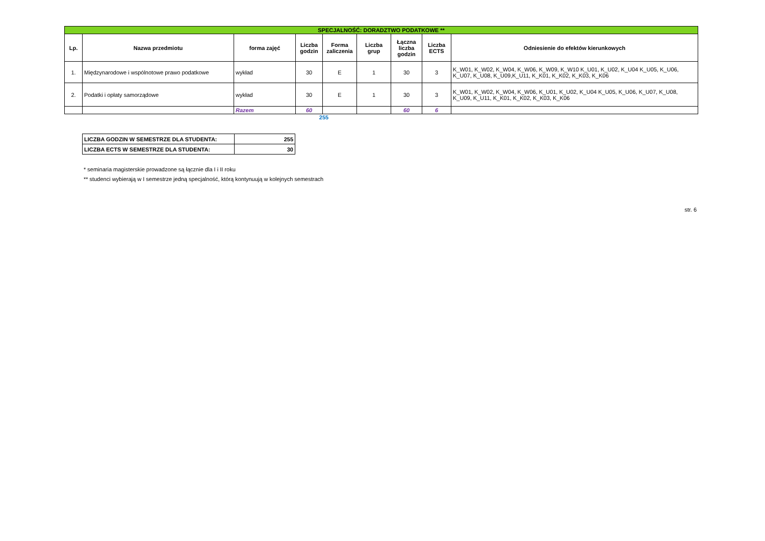| SPECJALNOŚĆ: DORADZTWO PODATKOWE ** | | | | | | | | |
| Lp. | Nazwa przedmiotu | forma zajęć | Liczba godzin | Forma zaliczenia | Liczba grup | Łączna liczba godzin | Liczba ECTS | Odniesienie do efektów kierunkowych |
| 1. | Międzynarodowe i wspólnotowe prawo podatkowe | wykład | 30 | E | 1 | 30 | 3 | K_W01, K_W02, K_W04, K_W06, K_W09, K_W10 K_U01, K_U02, K_U04 K_U05, K_U06, K_U07, K_U08, K_U09,K_U11, K_K01, K_K02, K_K03, K_K06 |
| 2. | Podatki i opłaty samorządowe | wykład | 30 | E | 1 | 30 | 3 | K_W01, K_W02, K_W04, K_W06, K_U01, K_U02, K_U04 K_U05, K_U06, K_U07, K_U08, K_U09, K_U11, K_K01, K_K02, K_K03, K_K06 |
| | | Razem | 60 | | | 60 | 6 | |
255
| LICZBA GODZIN W SEMESTRZE DLA STUDENTA: | 255 |
| LICZBA ECTS W SEMESTRZE DLA STUDENTA: | 30 |
* seminaria magisterskie prowadzone są łącznie dla I i II roku
** studenci wybierają w I semestrze jedną specjalność, którą kontynuują w kolejnych semestrach
str. 6